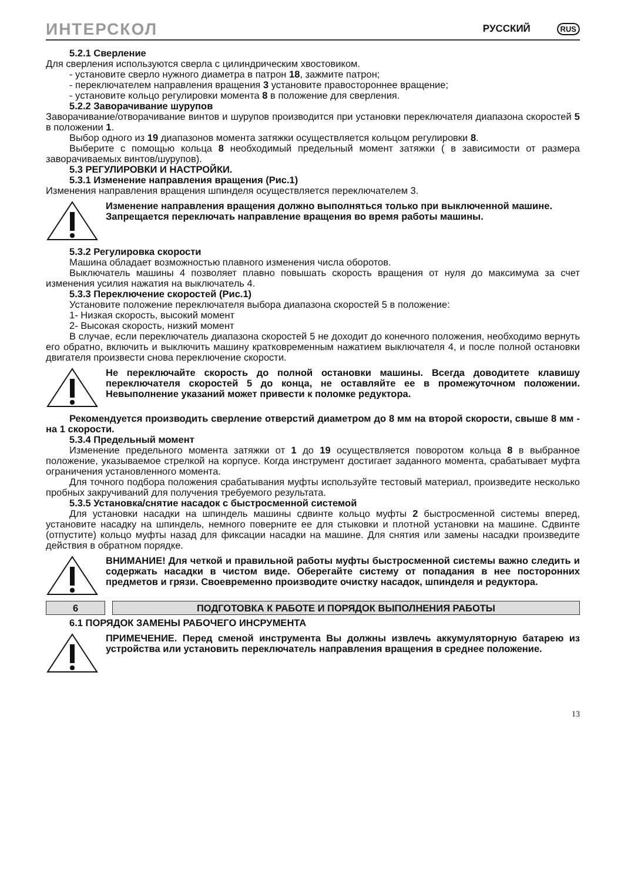ИНТЕРСКОЛ РУССКИЙ RUS
5.2.1 Сверление
Для сверления используются сверла с цилиндрическим хвостовиком.
- установите сверло нужного диаметра в патрон 18, зажмите патрон;
- переключателем направления вращения 3 установите правостороннее вращение;
- установите кольцо регулировки момента 8 в положение для сверления.
5.2.2 Заворачивание шурупов
Заворачивание/отворачивание винтов и шурупов производится при установки переключателя диапазона скоростей 5 в положении 1.
Выбор одного из 19 диапазонов момента затяжки осуществляется кольцом регулировки 8.
Выберите с помощью кольца 8 необходимый предельный момент затяжки ( в зависимости от размера заворачиваемых винтов/шурупов).
5.3 РЕГУЛИРОВКИ И НАСТРОЙКИ.
5.3.1 Изменение направления вращения (Рис.1)
Изменения направления вращения шпинделя осуществляется переключателем 3.
Изменение направления вращения должно выполняться только при выключенной машине.
Запрещается переключать направление вращения во время работы машины.
5.3.2 Регулировка скорости
Машина обладает возможностью плавного изменения числа оборотов.
Выключатель машины 4 позволяет плавно повышать скорость вращения от нуля до максимума за счет изменения усилия нажатия на выключатель 4.
5.3.3 Переключение скоростей (Рис.1)
Установите положение переключателя выбора диапазона скоростей 5 в положение:
1- Низкая скорость, высокий момент
2- Высокая скорость, низкий момент
В случае, если переключатель диапазона скоростей 5 не доходит до конечного положения, необходимо вернуть его обратно, включить и выключить машину кратковременным нажатием выключателя 4, и после полной остановки двигателя произвести снова переключение скорости.
Не переключайте скорость до полной остановки машины. Всегда доводитете клавишу переключателя скоростей 5 до конца, не оставляйте ее в промежуточном положении. Невыполнение указаний может привести к поломке редуктора.
Рекомендуется производить сверление отверстий диаметром до 8 мм на второй скорости, свыше 8 мм - на 1 скорости.
5.3.4 Предельный момент
Изменение предельного момента затяжки от 1 до 19 осуществляется поворотом кольца 8 в выбранное положение, указываемое стрелкой на корпусе. Когда инструмент достигает заданного момента, срабатывает муфта ограничения установленного момента.
Для точного подбора положения срабатывания муфты используйте тестовый материал, произведите несколько пробных закручиваний для получения требуемого результата.
5.3.5 Установка/снятие насадок с быстросменной системой
Для установки насадки на шпиндель машины сдвинте кольцо муфты 2 быстросменной системы вперед, установите насадку на шпиндель, немного поверните ее для стыковки и плотной установки на машине. Сдвинте (отпустите) кольцо муфты назад для фиксации насадки на машине. Для снятия или замены насадки произведите действия в обратном порядке.
ВНИМАНИЕ! Для четкой и правильной работы муфты быстросменной системы важно следить и содержать насадки в чистом виде. Оберегайте систему от попадания в нее посторонних предметов и грязи. Своевременно производите очистку насадок, шпинделя и редуктора.
6 ПОДГОТОВКА К РАБОТЕ И ПОРЯДОК ВЫПОЛНЕНИЯ РАБОТЫ
6.1 ПОРЯДОК ЗАМЕНЫ РАБОЧЕГО ИНСРУМЕНТА
ПРИМЕЧЕНИЕ. Перед сменой инструмента Вы должны извлечь аккумуляторную батарею из устройства или установить переключатель направления вращения в среднее положение.
13